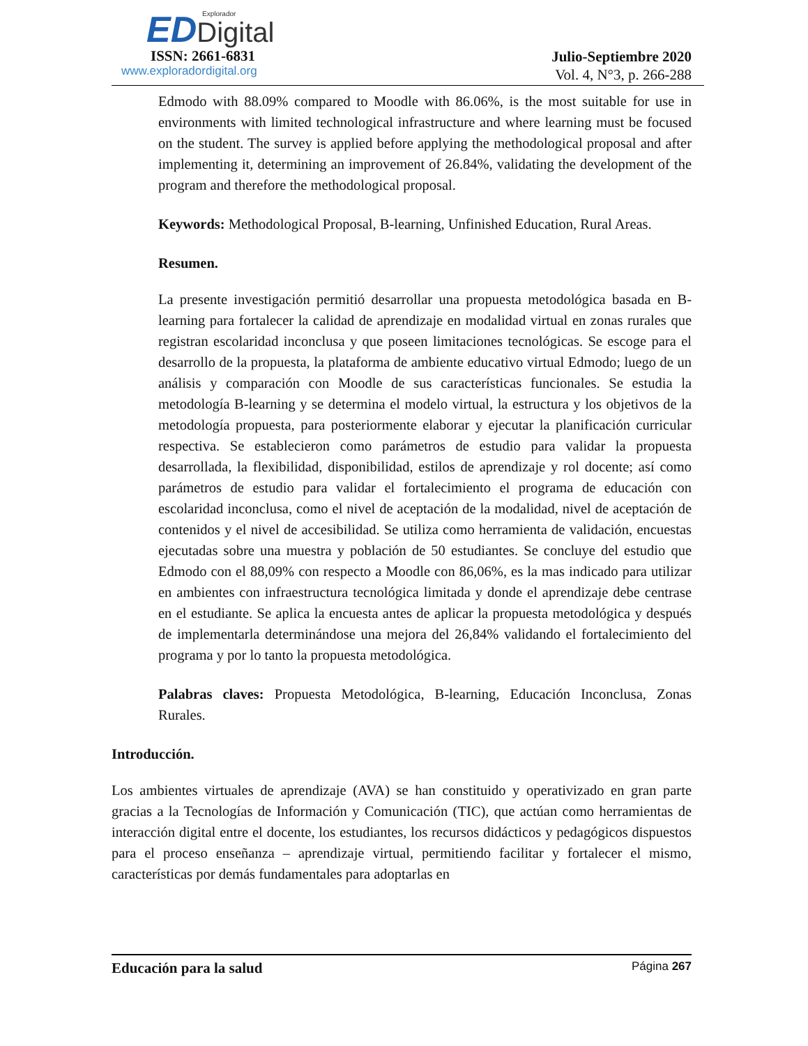Explorador
ED Digital
ISSN: 2661-6831
www.exploradordigital.org
Julio-Septiembre 2020
Vol. 4, N°3, p. 266-288
Edmodo with 88.09% compared to Moodle with 86.06%, is the most suitable for use in environments with limited technological infrastructure and where learning must be focused on the student. The survey is applied before applying the methodological proposal and after implementing it, determining an improvement of 26.84%, validating the development of the program and therefore the methodological proposal.
Keywords: Methodological Proposal, B-learning, Unfinished Education, Rural Areas.
Resumen.
La presente investigación permitió desarrollar una propuesta metodológica basada en B-learning para fortalecer la calidad de aprendizaje en modalidad virtual en zonas rurales que registran escolaridad inconclusa y que poseen limitaciones tecnológicas. Se escoge para el desarrollo de la propuesta, la plataforma de ambiente educativo virtual Edmodo; luego de un análisis y comparación con Moodle de sus características funcionales. Se estudia la metodología B-learning y se determina el modelo virtual, la estructura y los objetivos de la metodología propuesta, para posteriormente elaborar y ejecutar la planificación curricular respectiva. Se establecieron como parámetros de estudio para validar la propuesta desarrollada, la flexibilidad, disponibilidad, estilos de aprendizaje y rol docente; así como parámetros de estudio para validar el fortalecimiento el programa de educación con escolaridad inconclusa, como el nivel de aceptación de la modalidad, nivel de aceptación de contenidos y el nivel de accesibilidad. Se utiliza como herramienta de validación, encuestas ejecutadas sobre una muestra y población de 50 estudiantes. Se concluye del estudio que Edmodo con el 88,09% con respecto a Moodle con 86,06%, es la mas indicado para utilizar en ambientes con infraestructura tecnológica limitada y donde el aprendizaje debe centrase en el estudiante. Se aplica la encuesta antes de aplicar la propuesta metodológica y después de implementarla determinándose una mejora del 26,84% validando el fortalecimiento del programa y por lo tanto la propuesta metodológica.
Palabras claves: Propuesta Metodológica, B-learning, Educación Inconclusa, Zonas Rurales.
Introducción.
Los ambientes virtuales de aprendizaje (AVA) se han constituido y operativizado en gran parte gracias a la Tecnologías de Información y Comunicación (TIC), que actúan como herramientas de interacción digital entre el docente, los estudiantes, los recursos didácticos y pedagógicos dispuestos para el proceso enseñanza – aprendizaje virtual, permitiendo facilitar y fortalecer el mismo, características por demás fundamentales para adoptarlas en
Educación para la salud Página 267